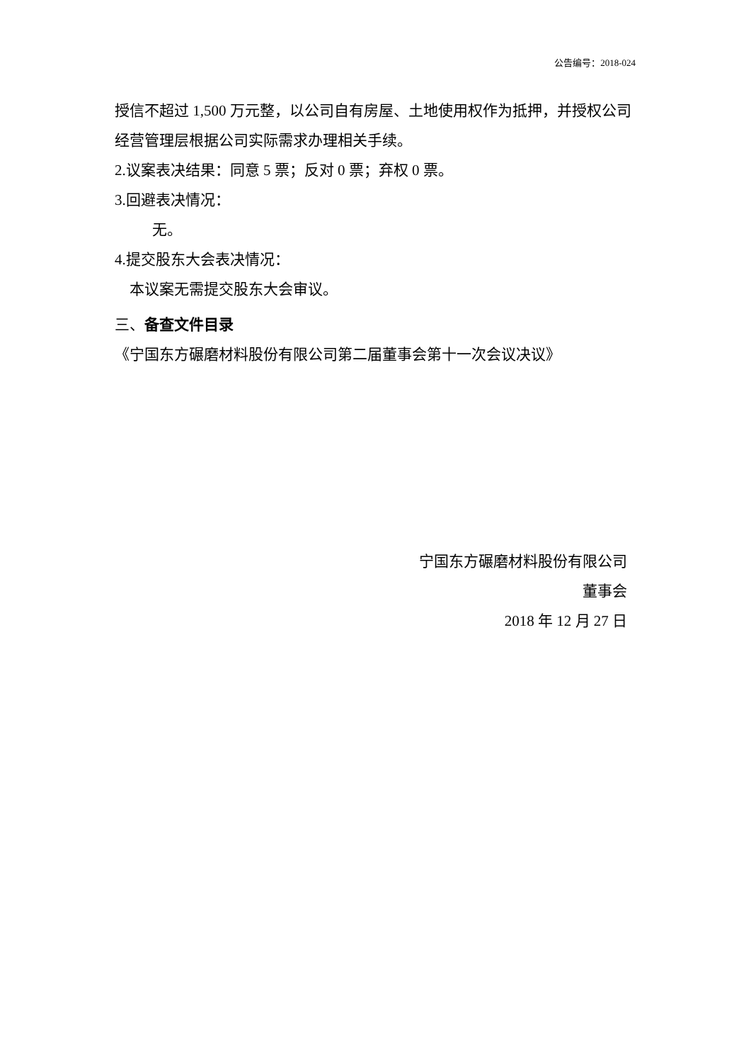公告编号：2018-024
授信不超过 1,500 万元整，以公司自有房屋、土地使用权作为抵押，并授权公司经营管理层根据公司实际需求办理相关手续。
2.议案表决结果：同意 5 票；反对 0 票；弃权 0 票。
3.回避表决情况：
无。
4.提交股东大会表决情况：
本议案无需提交股东大会审议。
三、备查文件目录
《宁国东方碾磨材料股份有限公司第二届董事会第十一次会议决议》
宁国东方碾磨材料股份有限公司
董事会
2018 年 12 月 27 日